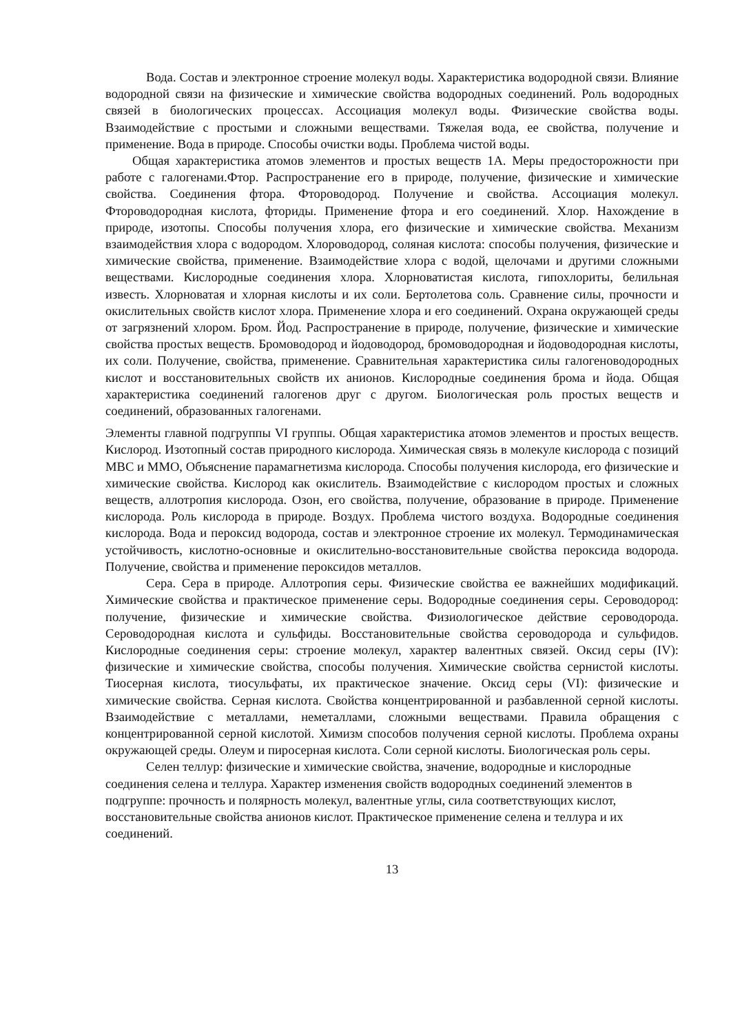Вода. Состав и электронное строение молекул воды. Характеристика водородной связи. Влияние водородной связи на физические и химические свойства водородных соединений. Роль водородных связей в биологических процессах. Ассоциация молекул воды. Физические свойства воды. Взаимодействие с простыми и сложными веществами. Тяжелая вода, ее свойства, получение и применение. Вода в природе. Способы очистки воды. Проблема чистой воды.
Общая характеристика атомов элементов и простых веществ 1А. Меры предосторожности при работе с галогенами.Фтор. Распространение его в природе, получение, физические и химические свойства. Соединения фтора. Фтороводород. Получение и свойства. Ассоциация молекул. Фтороводородная кислота, фториды. Применение фтора и его соединений. Хлор. Нахождение в природе, изотопы. Способы получения хлора, его физические и химические свойства. Механизм взаимодействия хлора с водородом. Хлороводород, соляная кислота: способы получения, физические и химические свойства, применение. Взаимодействие хлора с водой, щелочами и другими сложными веществами. Кислородные соединения хлора. Хлорноватистая кислота, гипохлориты, белильная известь. Хлорноватая и хлорная кислоты и их соли. Бертолетова соль. Сравнение силы, прочности и окислительных свойств кислот хлора. Применение хлора и его соединений. Охрана окружающей среды от загрязнений хлором. Бром. Йод. Распространение в природе, получение, физические и химические свойства простых веществ. Бромоводород и йодоводород, бромоводородная и йодоводородная кислоты, их соли. Получение, свойства, применение. Сравнительная характеристика силы галогеноводородных кислот и восстановительных свойств их анионов. Кислородные соединения брома и йода. Общая характеристика соединений галогенов друг с другом. Биологическая роль простых веществ и соединений, образованных галогенами.
Элементы главной подгруппы VI группы. Общая характеристика атомов элементов и простых веществ. Кислород. Изотопный состав природного кислорода. Химическая связь в молекуле кислорода с позиций МВС и ММО, Объяснение парамагнетизма кислорода. Способы получения кислорода, его физические и химические свойства. Кислород как окислитель. Взаимодействие с кислородом простых и сложных веществ, аллотропия кислорода. Озон, его свойства, получение, образование в природе. Применение кислорода. Роль кислорода в природе. Воздух. Проблема чистого воздуха. Водородные соединения кислорода. Вода и пероксид водорода, состав и электронное строение их молекул. Термодинамическая устойчивость, кислотно-основные и окислительно-восстановительные свойства пероксида водорода. Получение, свойства и применение пероксидов металлов.
Сера. Сера в природе. Аллотропия серы. Физические свойства ее важнейших модификаций. Химические свойства и практическое применение серы. Водородные соединения серы. Сероводород: получение, физические и химические свойства. Физиологическое действие сероводорода. Сероводородная кислота и сульфиды. Восстановительные свойства сероводорода и сульфидов. Кислородные соединения серы: строение молекул, характер валентных связей. Оксид серы (IV): физические и химические свойства, способы получения. Химические свойства сернистой кислоты. Тиосерная кислота, тиосульфаты, их практическое значение. Оксид серы (VI): физические и химические свойства. Серная кислота. Свойства концентрированной и разбавленной серной кислоты. Взаимодействие с металлами, неметаллами, сложными веществами. Правила обращения с концентрированной серной кислотой. Химизм способов получения серной кислоты. Проблема охраны окружающей среды. Олеум и пиросерная кислота. Соли серной кислоты. Биологическая роль серы.
Селен теллур: физические и химические свойства, значение, водородные и кислородные соединения селена и теллура. Характер изменения свойств водородных соединений элементов в подгруппе: прочность и полярность молекул, валентные углы, сила соответствующих кислот, восстановительные свойства анионов кислот. Практическое применение селена и теллура и их соединений.
13